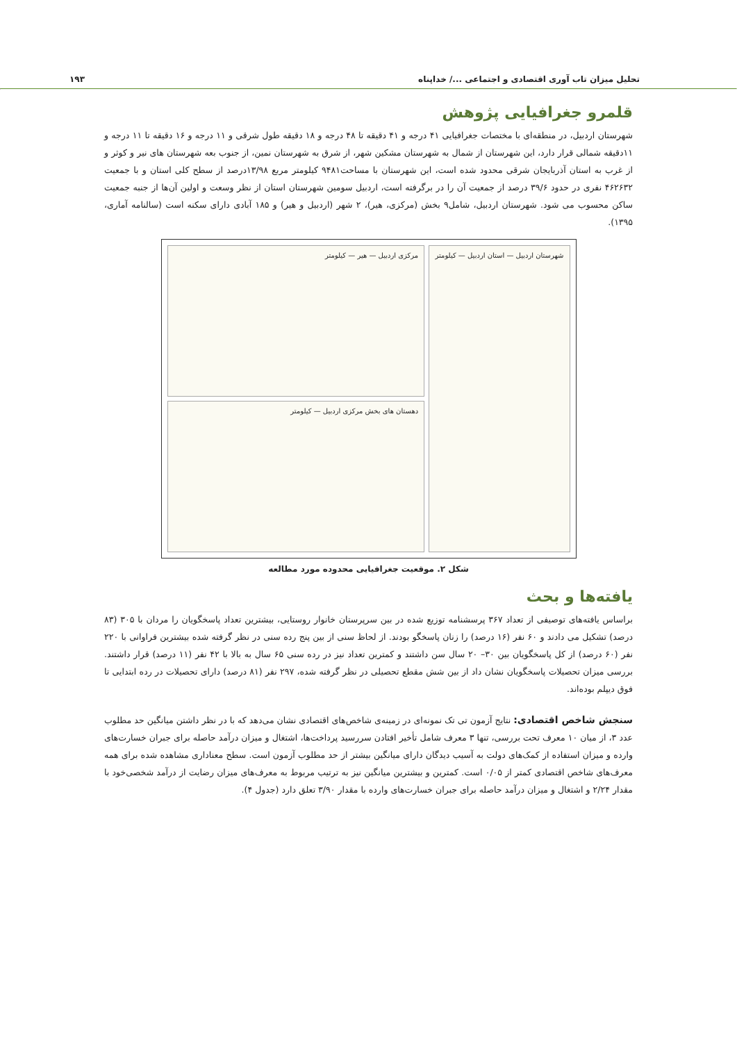تحلیل میزان تاب آوری اقتصادی و اجتماعی .../ خداپناه ۱۹۳
قلمرو جغرافیایی پژوهش
شهرستان اردبیل، در منطقه‌ای با مختصات جغرافیایی ۴۱ درجه و ۴۱ دقیقه تا ۴۸ درجه و ۱۸ دقیقه طول شرقی و ۱۱ درجه و ۱۶ دقیقه تا ۱۱ درجه و ۱۱دقیقه شمالی قرار دارد، این شهرستان از شمال به شهرستان مشکین شهر، از شرق به شهرستان نمین، از جنوب بعه شهرستان های نیر و کوثر و از غرب به استان آذربایجان شرقی محدود شده است، این شهرستان با مساحت۹۴۸۱ کیلومتر مربع ۱۳/۹۸درصد از سطح کلی استان و با جمعیت ۴۶۲۶۳۲ نفری در حدود ۳۹/۶ درصد از جمعیت آن را در برگرفته است، اردبیل سومین شهرستان استان از نظر وسعت و اولین آن‌ها از جنبه جمعیت ساکن محسوب می شود. شهرستان اردبیل، شامل۹ بخش (مرکزی، هیر)، ۲ شهر (اردبیل و هیر) و ۱۸۵ آبادی دارای سکنه است (سالنامه آماری، ۱۳۹۵).
مرکزی اردبیل — هیر — کیلومتر
دهستان های بخش مرکزی اردبیل — کیلومتر
شهرستان اردبیل — استان اردبیل — کیلومتر
شکل ۲. موقعیت جغرافیایی محدوده مورد مطالعه
یافته‌ها و بحث
براساس یافته‌های توصیفی از تعداد ۳۶۷ پرسشنامه توزیع شده در بین سرپرستان خانوار روستایی، بیشترین تعداد پاسخگویان را مردان با ۳۰۵ (۸۳ درصد) تشکیل می دادند و ۶۰ نفر (۱۶ درصد) را زنان پاسخگو بودند. از لحاظ سنی از بین پنج رده سنی در نظر گرفته شده بیشترین فراوانی با ۲۲۰ نفر (۶۰ درصد) از کل پاسخگویان بین ۳۰– ۲۰ سال سن داشتند و کمترین تعداد نیز در رده سنی ۶۵ سال به بالا با ۴۲ نفر (۱۱ درصد) قرار داشتند. بررسی میزان تحصیلات پاسخگویان نشان داد از بین شش مقطع تحصیلی در نظر گرفته شده، ۲۹۷ نفر (۸۱ درصد) دارای تحصیلات در رده ابتدایی تا فوق دیپلم بوده‌اند.
سنجش شاخص اقتصادی: نتایج آزمون تی تک نمونه‌ای در زمینه‌ی شاخص‌های اقتصادی نشان می‌دهد که با در نظر داشتن میانگین حد مطلوب عدد ۳، از میان ۱۰ معرف تحت بررسی، تنها ۳ معرف شامل تأخیر افتادن سررسید پرداخت‌ها، اشتغال و میزان درآمد حاصله برای جبران خسارت‌های وارده و میزان استفاده از کمک‌های دولت به آسیب دیدگان دارای میانگین بیشتر از حد مطلوب آزمون است. سطح معناداری مشاهده شده برای همه معرف‌های شاخص اقتصادی کمتر از ۰/۰۵ است. کمترین و بیشترین میانگین نیز به ترتیب مربوط به معرف‌های میزان رضایت از درآمد شخصی‌خود با مقدار ۲/۲۴ و اشتغال و میزان درآمد حاصله برای جبران خسارت‌های وارده با مقدار ۳/۹۰ تعلق دارد (جدول ۴).